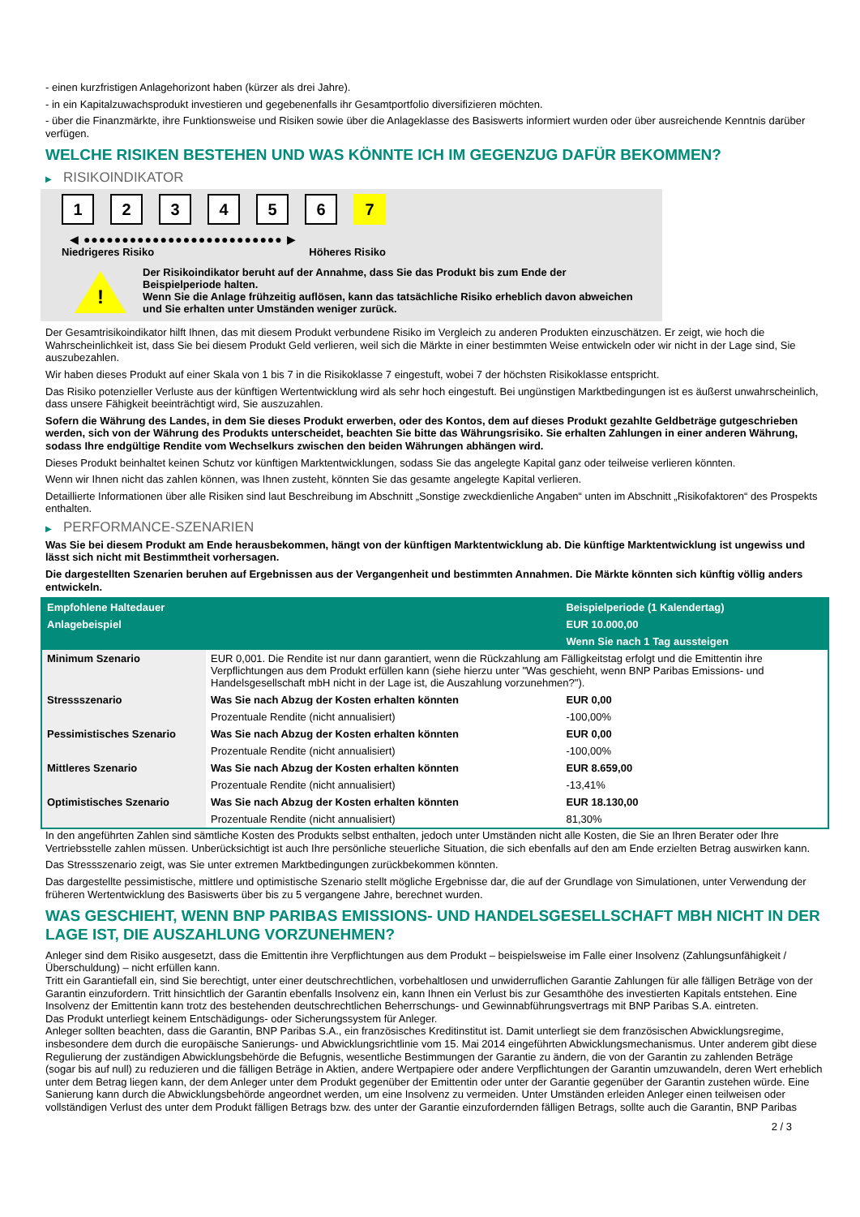- einen kurzfristigen Anlagehorizont haben (kürzer als drei Jahre).
- in ein Kapitalzuwachsprodukt investieren und gegebenenfalls ihr Gesamtportfolio diversifizieren möchten.
- über die Finanzmärkte, ihre Funktionsweise und Risiken sowie über die Anlageklasse des Basiswerts informiert wurden oder über ausreichende Kenntnis darüber verfügen.
WELCHE RISIKEN BESTEHEN UND WAS KÖNNTE ICH IM GEGENZUG DAFÜR BEKOMMEN?
▶ RISIKOINDIKATOR
1 2 3 4 5 6 7
◀ ●●●●●●●●●●●●●●●●●●●●●●●●●● ▶
Niedrigeres Risiko Höheres Risiko
!
Der Risikoindikator beruht auf der Annahme, dass Sie das Produkt bis zum Ende der Beispielperiode halten.
Wenn Sie die Anlage frühzeitig auflösen, kann das tatsächliche Risiko erheblich davon abweichen und Sie erhalten unter Umständen weniger zurück.
Der Gesamtrisikoindikator hilft Ihnen, das mit diesem Produkt verbundene Risiko im Vergleich zu anderen Produkten einzuschätzen. Er zeigt, wie hoch die Wahrscheinlichkeit ist, dass Sie bei diesem Produkt Geld verlieren, weil sich die Märkte in einer bestimmten Weise entwickeln oder wir nicht in der Lage sind, Sie auszubezahlen.
Wir haben dieses Produkt auf einer Skala von 1 bis 7 in die Risikoklasse 7 eingestuft, wobei 7 der höchsten Risikoklasse entspricht.
Das Risiko potenzieller Verluste aus der künftigen Wertentwicklung wird als sehr hoch eingestuft. Bei ungünstigen Marktbedingungen ist es äußerst unwahrscheinlich, dass unsere Fähigkeit beeinträchtigt wird, Sie auszuzahlen.
Sofern die Währung des Landes, in dem Sie dieses Produkt erwerben, oder des Kontos, dem auf dieses Produkt gezahlte Geldbeträge gutgeschrieben werden, sich von der Währung des Produkts unterscheidet, beachten Sie bitte das Währungsrisiko. Sie erhalten Zahlungen in einer anderen Währung, sodass Ihre endgültige Rendite vom Wechselkurs zwischen den beiden Währungen abhängen wird.
Dieses Produkt beinhaltet keinen Schutz vor künftigen Marktentwicklungen, sodass Sie das angelegte Kapital ganz oder teilweise verlieren könnten.
Wenn wir Ihnen nicht das zahlen können, was Ihnen zusteht, könnten Sie das gesamte angelegte Kapital verlieren.
Detaillierte Informationen über alle Risiken sind laut Beschreibung im Abschnitt „Sonstige zweckdienliche Angaben“ unten im Abschnitt „Risikofaktoren“ des Prospekts enthalten.
▶ PERFORMANCE-SZENARIEN
Was Sie bei diesem Produkt am Ende herausbekommen, hängt von der künftigen Marktentwicklung ab. Die künftige Marktentwicklung ist ungewiss und lässt sich nicht mit Bestimmtheit vorhersagen.
Die dargestellten Szenarien beruhen auf Ergebnissen aus der Vergangenheit und bestimmten Annahmen. Die Märkte könnten sich künftig völlig anders entwickeln.
| Empfohlene Haltedauer | | Beispielperiode (1 Kalendertag) |
| --- | --- | --- |
| Anlagebeispiel | | EUR 10.000,00 |
| | | Wenn Sie nach 1 Tag aussteigen |
| Minimum Szenario | EUR 0,001. Die Rendite ist nur dann garantiert, wenn die Rückzahlung am Fälligkeitstag erfolgt und die Emittentin ihre Verpflichtungen aus dem Produkt erfüllen kann (siehe hierzu unter "Was geschieht, wenn BNP Paribas Emissions- und Handelsgesellschaft mbH nicht in der Lage ist, die Auszahlung vorzunehmen?"). | |
| Stressszenario | Was Sie nach Abzug der Kosten erhalten könnten | EUR 0,00 |
| | Prozentuale Rendite (nicht annualisiert) | -100,00% |
| Pessimistisches Szenario | Was Sie nach Abzug der Kosten erhalten könnten | EUR 0,00 |
| | Prozentuale Rendite (nicht annualisiert) | -100,00% |
| Mittleres Szenario | Was Sie nach Abzug der Kosten erhalten könnten | EUR 8.659,00 |
| | Prozentuale Rendite (nicht annualisiert) | -13,41% |
| Optimistisches Szenario | Was Sie nach Abzug der Kosten erhalten könnten | EUR 18.130,00 |
| | Prozentuale Rendite (nicht annualisiert) | 81,30% |
In den angeführten Zahlen sind sämtliche Kosten des Produkts selbst enthalten, jedoch unter Umständen nicht alle Kosten, die Sie an Ihren Berater oder Ihre Vertriebsstelle zahlen müssen. Unberücksichtigt ist auch Ihre persönliche steuerliche Situation, die sich ebenfalls auf den am Ende erzielten Betrag auswirken kann.
Das Stressszenario zeigt, was Sie unter extremen Marktbedingungen zurückbekommen könnten.
Das dargestellte pessimistische, mittlere und optimistische Szenario stellt mögliche Ergebnisse dar, die auf der Grundlage von Simulationen, unter Verwendung der früheren Wertentwicklung des Basiswerts über bis zu 5 vergangene Jahre, berechnet wurden.
WAS GESCHIEHT, WENN BNP PARIBAS EMISSIONS- UND HANDELSGESELLSCHAFT MBH NICHT IN DER LAGE IST, DIE AUSZAHLUNG VORZUNEHMEN?
Anleger sind dem Risiko ausgesetzt, dass die Emittentin ihre Verpflichtungen aus dem Produkt – beispielsweise im Falle einer Insolvenz (Zahlungsunfähigkeit / Überschuldung) – nicht erfüllen kann.
Tritt ein Garantiefall ein, sind Sie berechtigt, unter einer deutschrechtlichen, vorbehaltlosen und unwiderruflichen Garantie Zahlungen für alle fälligen Beträge von der Garantin einzufordern. Tritt hinsichtlich der Garantin ebenfalls Insolvenz ein, kann Ihnen ein Verlust bis zur Gesamthöhe des investierten Kapitals entstehen. Eine Insolvenz der Emittentin kann trotz des bestehenden deutschrechtlichen Beherrschungs- und Gewinnabführungsvertrags mit BNP Paribas S.A. eintreten.
Das Produkt unterliegt keinem Entschädigungs- oder Sicherungssystem für Anleger.
Anleger sollten beachten, dass die Garantin, BNP Paribas S.A., ein französisches Kreditinstitut ist. Damit unterliegt sie dem französischen Abwicklungsregime, insbesondere dem durch die europäische Sanierungs- und Abwicklungsrichtlinie vom 15. Mai 2014 eingeführten Abwicklungsmechanismus. Unter anderem gibt diese Regulierung der zuständigen Abwicklungsbehörde die Befugnis, wesentliche Bestimmungen der Garantie zu ändern, die von der Garantin zu zahlenden Beträge (sogar bis auf null) zu reduzieren und die fälligen Beträge in Aktien, andere Wertpapiere oder andere Verpflichtungen der Garantin umzuwandeln, deren Wert erheblich unter dem Betrag liegen kann, der dem Anleger unter dem Produkt gegenüber der Emittentin oder unter der Garantie gegenüber der Garantin zustehen würde. Eine Sanierung kann durch die Abwicklungsbehörde angeordnet werden, um eine Insolvenz zu vermeiden. Unter Umständen erleiden Anleger einen teilweisen oder vollständigen Verlust des unter dem Produkt fälligen Betrags bzw. des unter der Garantie einzufordernden fälligen Betrags, sollte auch die Garantin, BNP Paribas
2 / 3